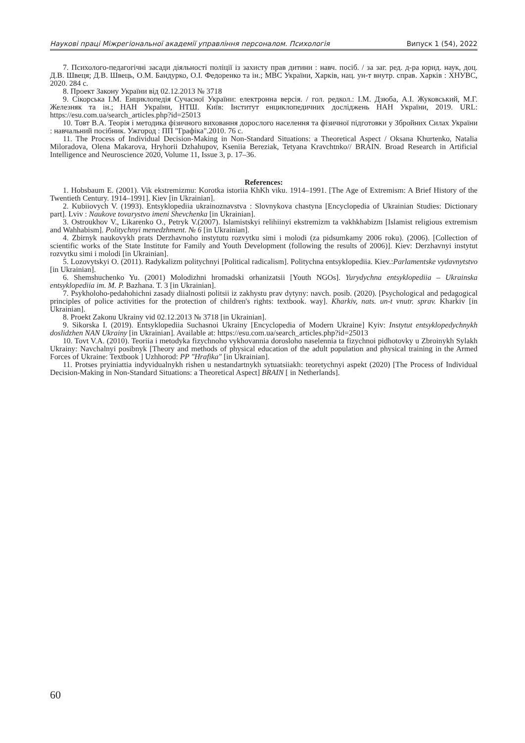Наукові праці Міжрегіональної академії управління персоналом. Психологія Випуск 1 (54), 2022
7. Психолого-педагогічні засади діяльності поліції із захисту прав дитини : навч. посіб. / за заг. ред. д-ра юрид. наук, доц. Д.В. Швеця; Д.В. Швець, О.М. Бандурко, О.І. Федоренко та ін.; МВС України, Харків, нац. ун-т внутр. справ. Харків : ХНУВС, 2020. 284 с.
8. Проект Закону України від 02.12.2013 № 3718
9. Сікорська І.М. Енциклопедія Сучасної України: електронна версія. / гол. редкол.: І.М. Дзюба, А.І. Жуковський, М.Г. Железняк та ін.; НАН України, НТШ. Київ: Інститут енциклопедичних досліджень НАН України, 2019. URL: https://esu.com.ua/search_articles.php?id=25013
10. Товт В.А. Теорія і методика фізичного виховання дорослого населення та фізичної підготовки у Збройних Силах України : навчальний посібник. Ужгород : ПП "Графіка".2010. 76 с.
11. The Process of Individual Decision-Making in Non-Standard Situations: a Theoretical Aspect / Oksana Khurtenko, Natalia Miloradova, Olena Makarova, Hryhorii Dzhahupov, Kseniia Bereziak, Tetyana Kravchtnko// BRAIN. Broad Research in Artificial Intelligence and Neuroscience 2020, Volume 11, Issue 3, p. 17–36.
References:
1. Hobsbaum E. (2001). Vik ekstremizmu: Korotka istoriia KhKh viku. 1914–1991. [The Age of Extremism: A Brief History of the Twentieth Century. 1914–1991]. Kiev [in Ukrainian].
2. Kubiiovych V. (1993). Entsyklopediia ukrainoznavstva : Slovnykova chastyna [Encyclopedia of Ukrainian Studies: Dictionary part]. Lviv : Naukove tovarystvo imeni Shevchenka [in Ukrainian].
3. Ostroukhov V., Likarenko O., Petryk V.(2007). Islamistskyi relihiinyi ekstremizm ta vakhkhabizm [Islamist religious extremism and Wahhabism]. Politychnyi menedzhment. № 6 [in Ukrainian].
4. Zbirnyk naukovykh prats Derzhavnoho instytutu rozvytku simi i molodi (za pidsumkamy 2006 roku). (2006). [Collection of scientific works of the State Institute for Family and Youth Development (following the results of 2006)]. Kiev: Derzhavnyi instytut rozvytku simi i molodi [in Ukrainian].
5. Lozovytskyi O. (2011). Radykalizm politychnyi [Political radicalism]. Politychna entsyklopediia. Kiev.:Parlamentske vydavnytstvo [in Ukrainian].
6. Shemshuchenko Yu. (2001) Molodizhni hromadski orhanizatsii [Youth NGOs]. Yurydychna entsyklopediia – Ukrainska entsyklopediia im. M. P. Bazhana. T. 3 [in Ukrainian].
7. Psykholoho-pedahohichni zasady diialnosti politsii iz zakhystu prav dytyny: navch. posib. (2020). [Psychological and pedagogical principles of police activities for the protection of children's rights: textbook. way]. Kharkiv, nats. un-t vnutr. sprav. Kharkiv [in Ukrainian].
8. Proekt Zakonu Ukrainy vid 02.12.2013 № 3718 [in Ukrainian].
9. Sikorska I. (2019). Entsyklopediia Suchasnoi Ukrainy [Encyclopedia of Modern Ukraine] Kyiv: Instytut entsyklopedychnykh doslidzhen NAN Ukrainy [in Ukrainian]. Available at: https://esu.com.ua/search_articles.php?id=25013
10. Tovt V.A. (2010). Teoriia i metodyka fizychnoho vykhovannia dorosloho naselennia ta fizychnoi pidhotovky u Zbroinykh Sylakh Ukrainy: Navchalnyi posibnyk [Theory and methods of physical education of the adult population and physical training in the Armed Forces of Ukraine: Textbook ] Uzhhorod: PP "Hrafika" [in Ukrainian].
11. Protses pryiniattia indyvidualnykh rishen u nestandartnykh sytuatsiiakh: teoretychnyi aspekt (2020) [The Process of Individual Decision-Making in Non-Standard Situations: a Theoretical Aspect] BRAIN [ in Netherlands].
60